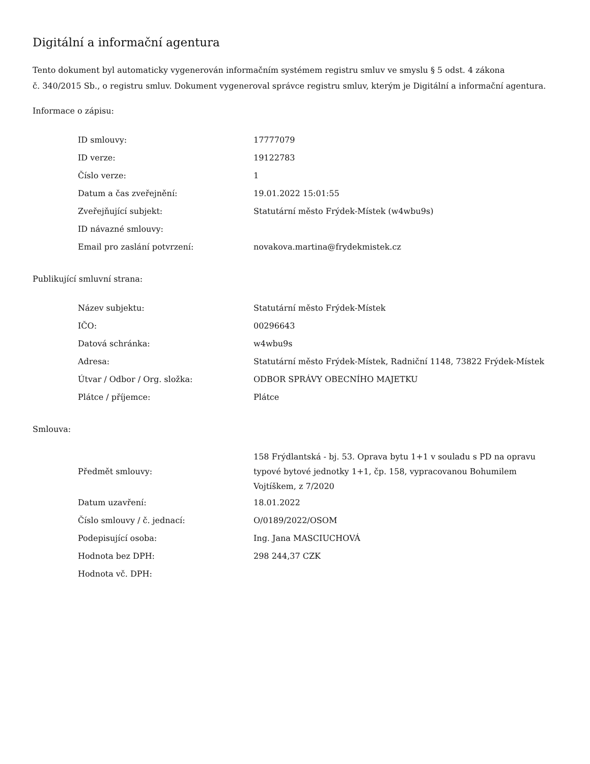Digitální a informační agentura
Tento dokument byl automaticky vygenerován informačním systémem registru smluv ve smyslu § 5 odst. 4 zákona
č. 340/2015 Sb., o registru smluv. Dokument vygeneroval správce registru smluv, kterým je Digitální a informační agentura.
Informace o zápisu:
| ID smlouvy: | 17777079 |
| ID verze: | 19122783 |
| Číslo verze: | 1 |
| Datum a čas zveřejnění: | 19.01.2022 15:01:55 |
| Zveřejňující subjekt: | Statutární město Frýdek-Místek (w4wbu9s) |
| ID návazné smlouvy: | |
| Email pro zaslání potvrzení: | novakova.martina@frydekmistek.cz |
Publikující smluvní strana:
| Název subjektu: | Statutární město Frýdek-Místek |
| IČO: | 00296643 |
| Datová schránka: | w4wbu9s |
| Adresa: | Statutární město Frýdek-Místek, Radniční 1148, 73822 Frýdek-Místek |
| Útvar / Odbor / Org. složka: | ODBOR SPRÁVY OBECNÍHO MAJETKU |
| Plátce / příjemce: | Plátce |
Smlouva:
| Předmět smlouvy: | 158 Frýdlantská - bj. 53. Oprava bytu 1+1 v souladu s PD na opravu typové bytové jednotky 1+1, čp. 158, vypracovanou Bohumilem Vojtíškem, z 7/2020 |
| Datum uzavření: | 18.01.2022 |
| Číslo smlouvy / č. jednací: | O/0189/2022/OSOM |
| Podepisující osoba: | Ing. Jana MASCIUCHOVÁ |
| Hodnota bez DPH: | 298 244,37 CZK |
| Hodnota vč. DPH: | |